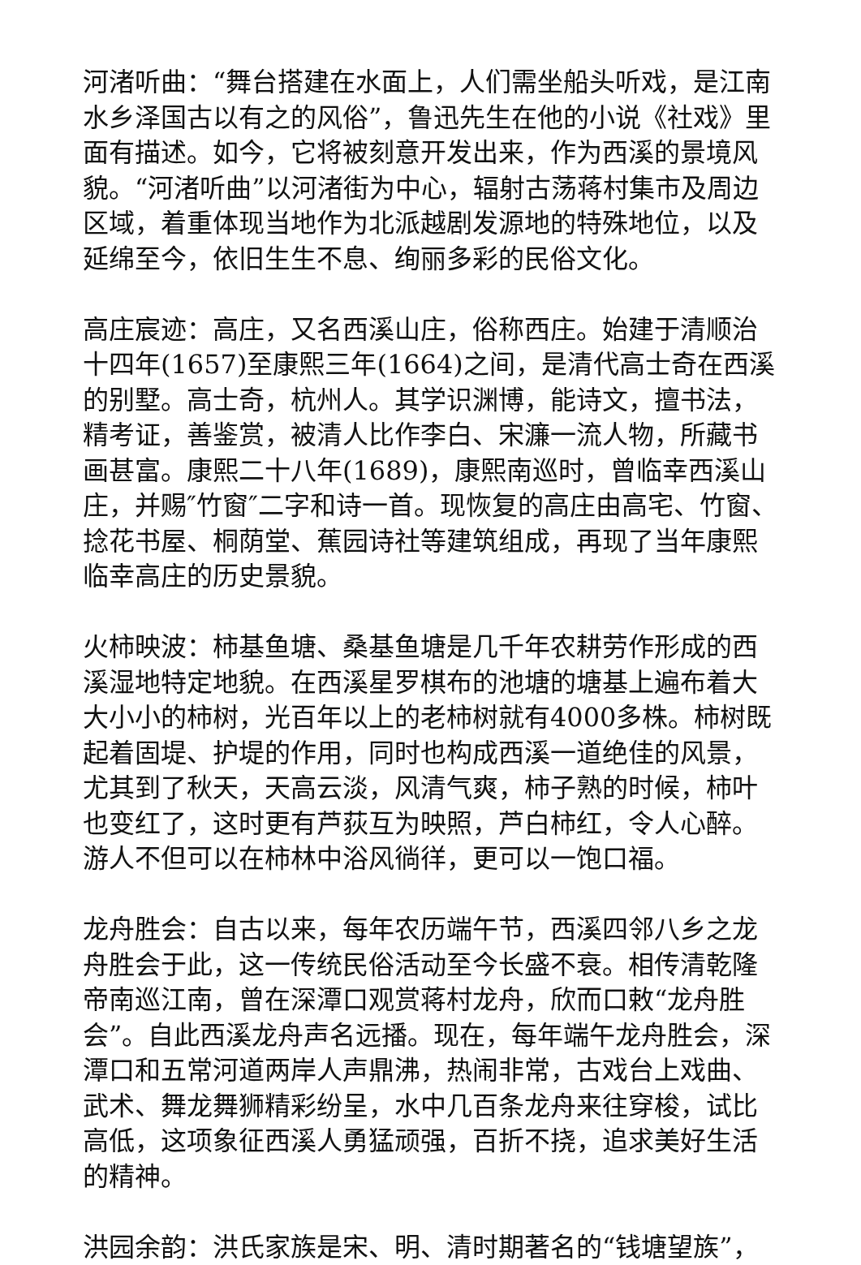河渚听曲：“舞台搭建在水面上，人们需坐船头听戏，是江南水乡泽国古以有之的风俗”，鲁迅先生在他的小说《社戏》里面有描述。如今，它将被刻意开发出来，作为西溪的景境风貌。“河渚听曲”以河渚街为中心，辐射古荡蒋村集市及周边区域，着重体现当地作为北派越剧发源地的特殊地位，以及延绵至今，依旧生生不息、绚丽多彩的民俗文化。
高庄宸迹：高庄，又名西溪山庄，俗称西庄。始建于清顺治十四年(1657)至康熙三年(1664)之间，是清代高士奇在西溪的别墅。高士奇，杭州人。其学识渊博，能诗文，擅书法，精考证，善鉴赏，被清人比作李白、宋濂一流人物，所藏书画甚富。康熙二十八年(1689)，康熙南巡时，曾临幸西溪山庄，并赐″竹窗″二字和诗一首。现恢复的高庄由高宅、竹窗、捻花书屋、桐荫堂、蕉园诗社等建筑组成，再现了当年康熙临幸高庄的历史景貌。
火柿映波：柿基鱼塘、桑基鱼塘是几千年农耕劳作形成的西溪湿地特定地貌。在西溪星罗棋布的池塘的塘基上遍布着大大小小的柿树，光百年以上的老柿树就有4000多株。柿树既起着固堤、护堤的作用，同时也构成西溪一道绝佳的风景，尤其到了秋天，天高云淡，风清气爽，柿子熟的时候，柿叶也变红了，这时更有芦荻互为映照，芦白柿红，令人心醉。游人不但可以在柿林中浴风徜徉，更可以一饱口福。
龙舟胜会：自古以来，每年农历端午节，西溪四邻八乡之龙舟胜会于此，这一传统民俗活动至今长盛不衰。相传清乾隆帝南巡江南，曾在深潭口观赏蒋村龙舟，欣而口敕“龙舟胜会”。自此西溪龙舟声名远播。现在，每年端午龙舟胜会，深潭口和五常河道两岸人声鼎沸，热闹非常，古戏台上戏曲、武术、舞龙舞狮精彩纷呈，水中几百条龙舟来往穿梭，试比高低，这项象征西溪人勇猛顽强，百折不挠，追求美好生活的精神。
洪园余韵：洪氏家族是宋、明、清时期著名的“钱塘望族”，